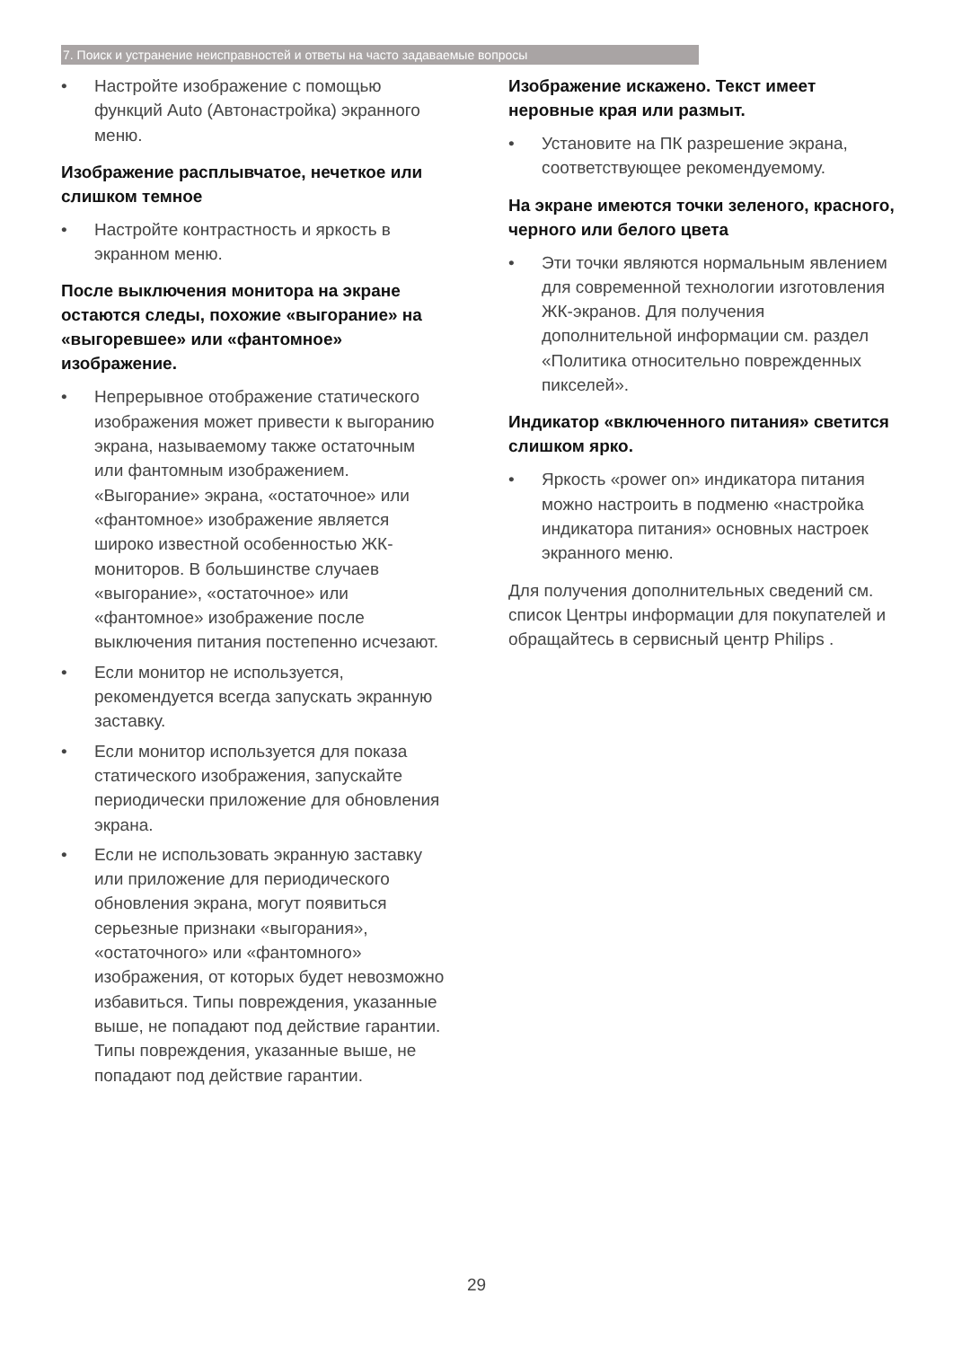7. Поиск и устранение неисправностей и ответы на часто задаваемые вопросы
• Настройте изображение с помощью функций Auto (Автонастройка) экранного меню.
Изображение расплывчатое, нечеткое или слишком темное
• Настройте контрастность и яркость в экранном меню.
После выключения монитора на экране остаются следы, похожие «выгорание» на «выгоревшее» или «фантомное» изображение.
• Непрерывное отображение статического изображения может привести к выгоранию экрана, называемому также остаточным или фантомным изображением. «Выгорание» экрана, «остаточное» или «фантомное» изображение является широко известной особенностью ЖК-мониторов. В большинстве случаев «выгорание», «остаточное» или «фантомное» изображение после выключения питания постепенно исчезают.
• Если монитор не используется, рекомендуется всегда запускать экранную заставку.
• Если монитор используется для показа статического изображения, запускайте периодически приложение для обновления экрана.
• Если не использовать экранную заставку или приложение для периодического обновления экрана, могут появиться серьезные признаки «выгорания», «остаточного» или «фантомного» изображения, от которых будет невозможно избавиться. Типы повреждения, указанные выше, не попадают под действие гарантии. Типы повреждения, указанные выше, не попадают под действие гарантии.
Изображение искажено. Текст имеет неровные края или размыт.
• Установите на ПК разрешение экрана, соответствующее рекомендуемому.
На экране имеются точки зеленого, красного, черного или белого цвета
• Эти точки являются нормальным явлением для современной технологии изготовления ЖК-экранов. Для получения дополнительной информации см. раздел «Политика относительно поврежденных пикселей».
Индикатор «включенного питания» светится слишком ярко.
• Яркость «power on» индикатора питания можно настроить в подменю «настройка индикатора питания» основных настроек экранного меню.
Для получения дополнительных сведений см. список Центры информации для покупателей и обращайтесь в сервисный центр Philips .
29